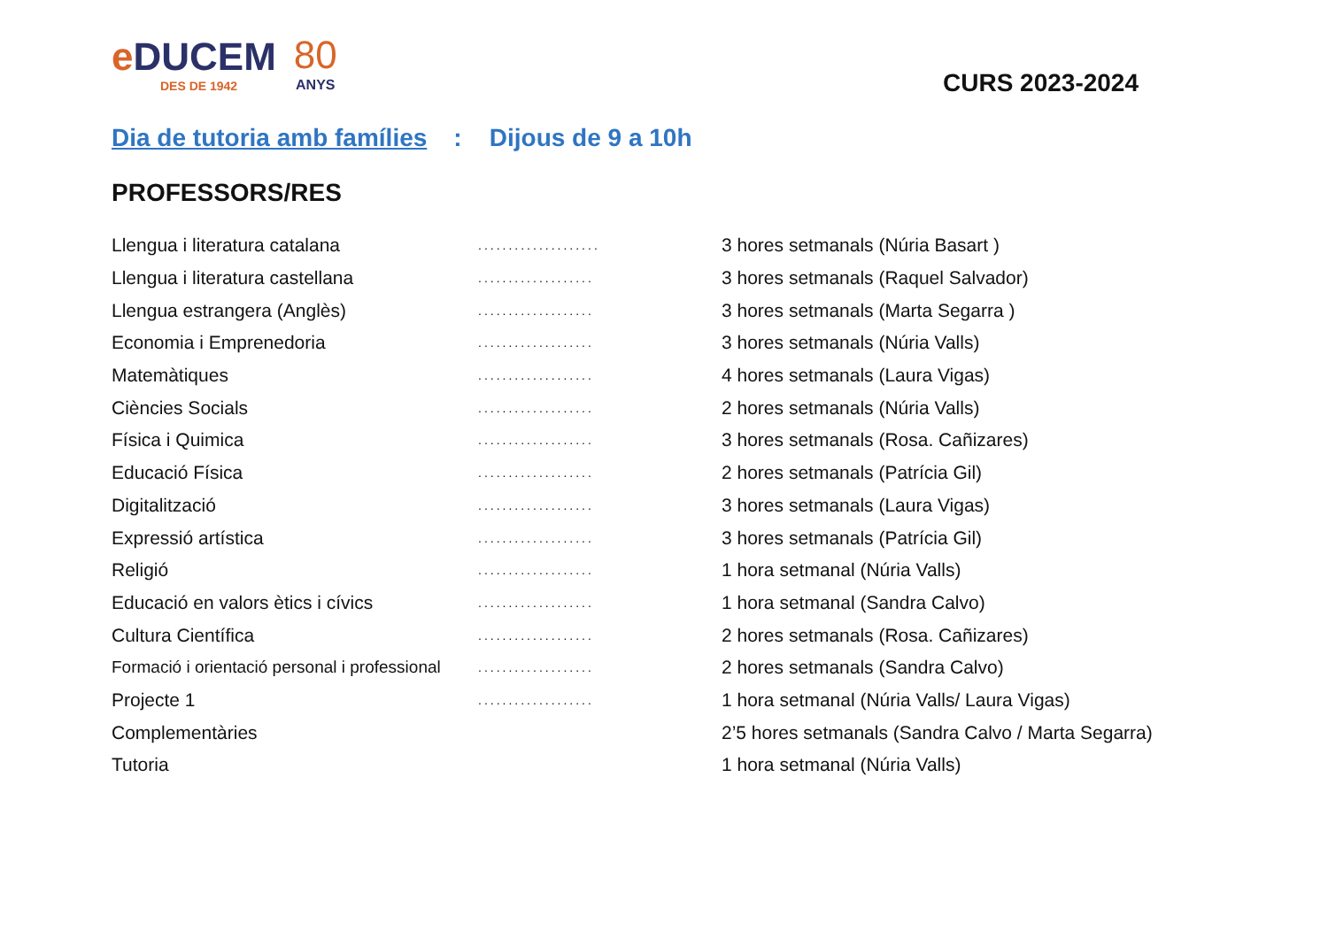e DUCEM
DES DE 1942
80
ANYS
CURS 2023-2024
Dia de tutoria amb famílies: Dijous de 9 a 10h
PROFESSORS/RES
| Llengua i literatura catalana | .................... | 3 hores setmanals (Núria Basart ) |
| Llengua i literatura castellana | ................... | 3 hores setmanals (Raquel Salvador) |
| Llengua estrangera (Anglès) | ................... | 3 hores setmanals (Marta Segarra ) |
| Economia i Emprenedoria | ................... | 3 hores setmanals (Núria Valls) |
| Matemàtiques | ................... | 4 hores setmanals (Laura Vigas) |
| Ciències Socials | ................... | 2 hores setmanals (Núria Valls) |
| Física i Quimica | ................... | 3 hores setmanals (Rosa. Cañizares) |
| Educació Física | ................... | 2 hores setmanals (Patrícia Gil) |
| Digitalització | ................... | 3 hores setmanals (Laura Vigas) |
| Expressió artística | ................... | 3 hores setmanals (Patrícia Gil) |
| Religió | ................... | 1 hora setmanal (Núria Valls) |
| Educació en valors ètics i cívics | ................... | 1 hora setmanal (Sandra Calvo) |
| Cultura Científica | ................... | 2 hores setmanals (Rosa. Cañizares) |
| Formació i orientació personal i professional | ................... | 2 hores setmanals (Sandra Calvo) |
| Projecte 1 | ................... | 1 hora setmanal (Núria Valls/ Laura Vigas) |
| Complementàries | | 2’5 hores setmanals (Sandra Calvo / Marta Segarra) |
| Tutoria | | 1 hora setmanal (Núria Valls) |